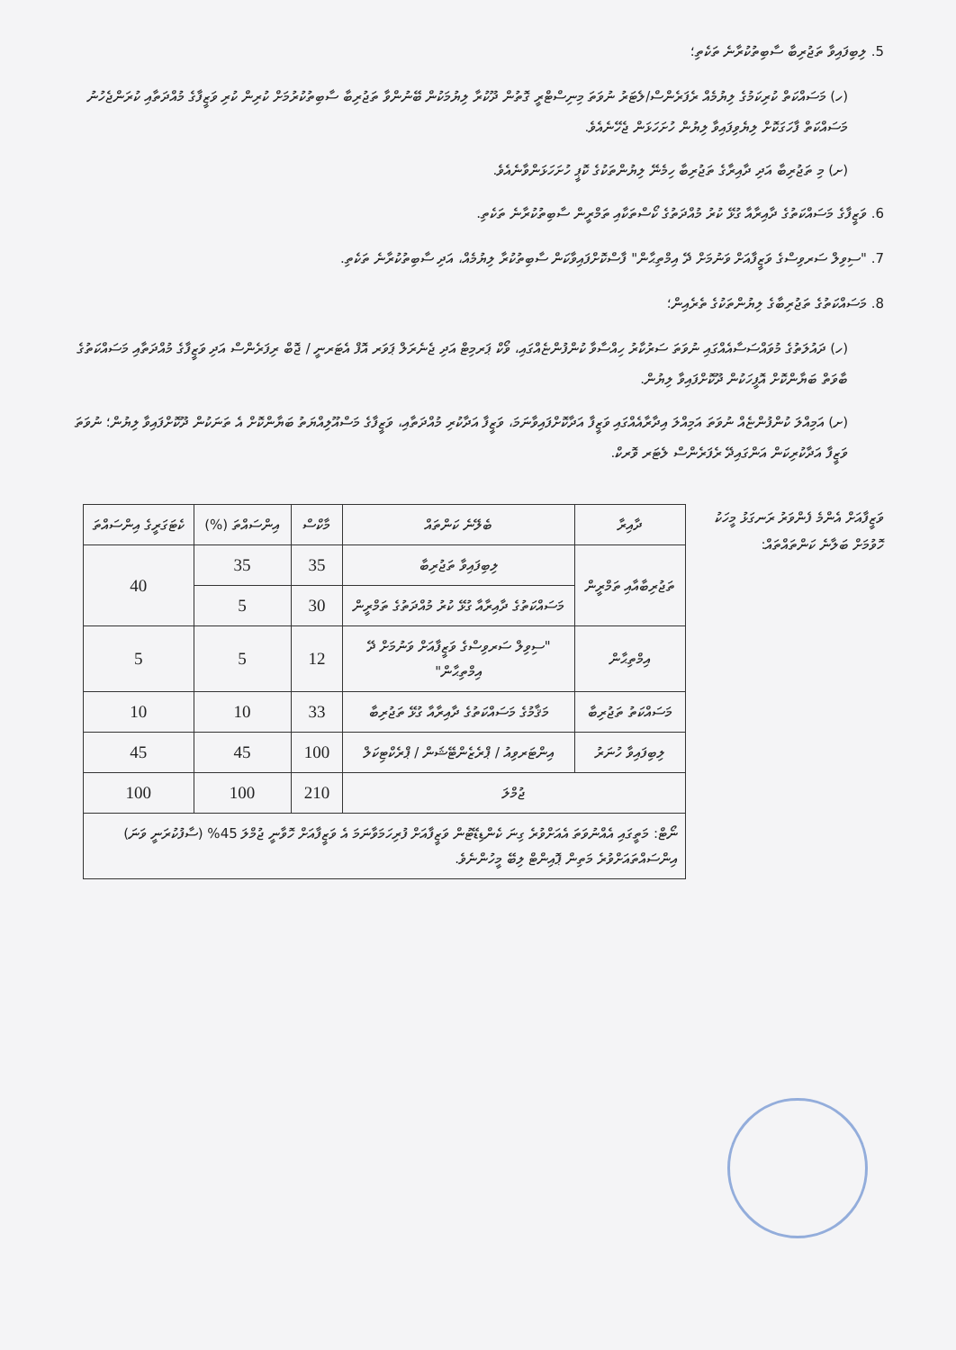5. ލިބިފައިވާ ތަޖުރިބާ ސާބިތުކުރާނެ ތަކެތި؛
(ހ) މަސައްކަތް ކުރިކަމުގެ ލިޔުމެއް ރެފަރެންސް/ލެޓަރު ނުވަތަ މިނިސްޓްރީ ގޮތުން ދޫކުރާ ލިޔުމަކުން ބޭނުންވާ ތަޖުރިބާ ސާބިތުކުރުމަށް ކުރިން ކުރި ވަޒީފާގެ މުއްދަތާއި ކުރަންޖެހުނު މަސައްކަތް ފާހަގަކޮށް ލިޔެވިފައިވާ ލިޔުން ހުށަހަޅަން ޖެހޭނެއެވެ.
(ށ) މި ތަޖުރިބާ އަދި ދާއިރާގެ ތަޖުރިބާ ހިމެނޭ ލިޔުންތަކުގެ ކޮޕީ ހުށަހަޅަންވާނެއެވެ.
6. ވަޒީފާގެ މަސައްކަތުގެ ދާއިރާއާ ގުޅޭ ކުރު މުއްދަތުގެ ކޯސްތަކާއި ތަމްރީން ސާބިތުކުރާނެ ތަކެތި.
7. "ސިވިލް ސަރވިސްގެ ވަޒީފާއަށް ވަނުމަށް ދޭ އިމްތިޙާން" ފާސްކޮށްފައިވާކަން ސާބިތުކުރާ ލިޔުމެއް، އަދި ސާބިތުކުރާނެ ތަކެތި.
8. މަސައްކަތުގެ ތަޖުރިބާގެ ލިޔުންތަކުގެ ތެރެއިން؛
(ހ) ދައުލަތުގެ މުވައްސަސާއެއްގައި ނުވަތަ ސަރުކާރު ހިއްސާވާ ކުންފުންޏެއްގައި، ވޯކް ޕަރމިޓް އަދި ޖެނެރަލް ޕަވަރ އޮފް އެޓަރނީ / ޖޮބް ރިފަރެންސް އަދި ވަޒީފާގެ މުއްދަތާއި މަސައްކަތުގެ ބާވަތް ބަޔާންކޮށް އޮފީހަކުން ދޫކޮށްފައިވާ ލިޔުން.
(ށ) އަމިއްލަ ކުންފުންޏެއް ނުވަތަ އަމިއްލަ އިދާރާއެއްގައި ވަޒީފާ އަދާކޮށްފައިވާނަމަ، ވަޒީފާ އަދާކުރި މުއްދަތާއި، ވަޒީފާގެ މަސްއޫލިއްޔަތު ބަޔާންކޮށް އެ ތަނަކުން ދޫކޮށްފައިވާ ލިޔުން؛ ނުވަތަ ވަޒީފާ އަދާކުރިކަން އަންގައިދޭ ރެފަރެންސް ލެޓަރ ވޮރކް.
ވަޒީފާއަށް އެންމެ ފެންވަރު ރަނގަޅު މީހަކު ހޮވުމަށް ބަލާނެ ކަންތައްތައް:
| ދާއިރާ | ބެލޭނެ ކަންތައް | މާކްސް | އިންސައްތަ (%) | ކެޓަގަރީގެ އިންސައްތަ |
| --- | --- | --- | --- | --- |
| ތަޖުރިބާއާއި ތަމްރީން | ލިބިފައިވާ ތަޖުރިބާ | 35 | 35 | 40 |
| | މަސައްކަތުގެ ދާއިރާއާ ގުޅޭ ކުރު މުއްދަތުގެ ތަމްރީން | 30 | 5 | |
| އިމްތިޙާން | "ސިވިލް ސަރވިސްގެ ވަޒީފާއަށް ވަނުމަށް ދޭ އިމްތިޙާން" | 12 | 5 | 5 |
| މަސައްކަތު ތަޖުރިބާ | މަޤާމުގެ މަސައްކަތުގެ ދާއިރާއާ ގުޅޭ ތަޖުރިބާ | 33 | 10 | 10 |
| ލިބިފައިވާ ހުނަރު | އިންޓަރވިއު / ޕްރެޒެންޓޭޝަން / ޕްރެކްޓިކަލް | 100 | 45 | 45 |
| ޖުމްލަ | | 210 | 100 | 100 |
| ނޯޓް: މަތީގައި އެއްނުވަތަ އެއަށްވުރެ ގިނަ ކެންޑިޑޭޓުން ވަޒީފާއަށް ފުރިހަމަވާނަމަ އެ ވަޒީފާއަށް ހޮވާނީ ޖުމްލަ 45% (ސާފުކުރަނީ ވަނަ) އިންސައްތައަށްވުރެ މަތިން ޕޮއިންޓް ލިބޭ މީހުންނެވެ. | | | | |